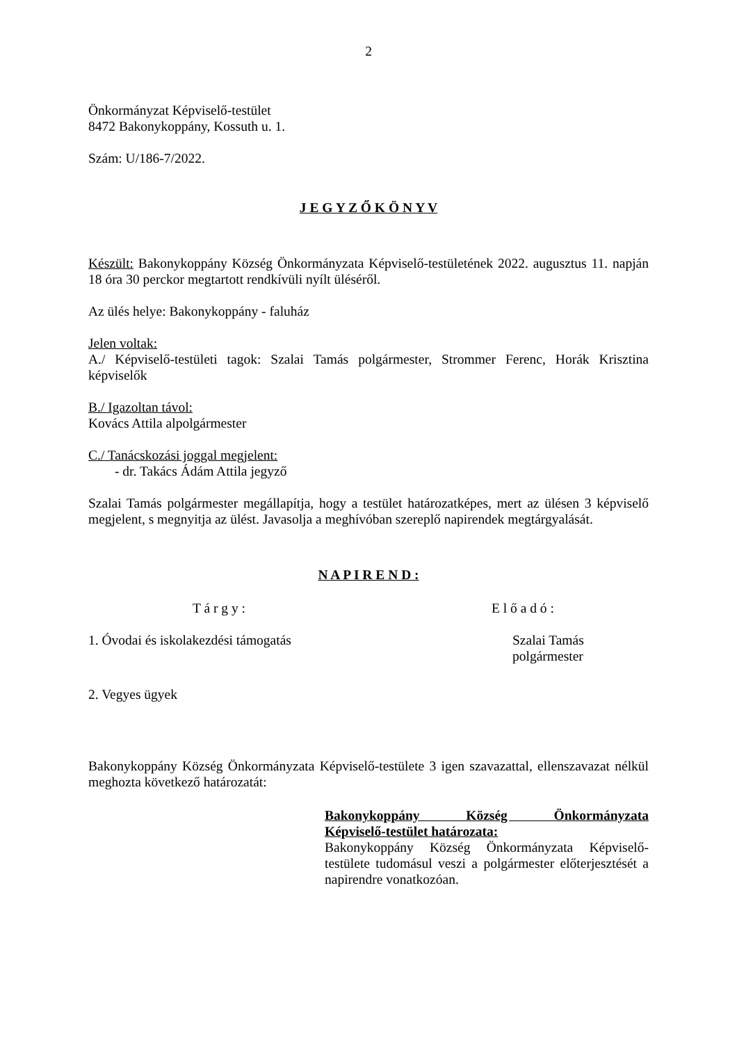2
Önkormányzat Képviselő-testület
8472 Bakonykoppány, Kossuth u. 1.
Szám: U/186-7/2022.
J E G Y Z Ő K Ö N Y V
Készült: Bakonykoppány Község Önkormányzata Képviselő-testületének 2022. augusztus 11. napján 18 óra 30 perckor megtartott rendkívüli nyílt üléséről.
Az ülés helye: Bakonykoppány - faluház
Jelen voltak:
A./ Képviselő-testületi tagok: Szalai Tamás polgármester, Strommer Ferenc, Horák Krisztina képviselők
B./ Igazoltan távol:
Kovács Attila alpolgármester
C./ Tanácskozási joggal megjelent:
- dr. Takács Ádám Attila jegyző
Szalai Tamás polgármester megállapítja, hogy a testület határozatképes, mert az ülésen 3 képviselő megjelent, s megnyitja az ülést. Javasolja a meghívóban szereplő napirendek megtárgyalását.
N A P I R E N D :
T á r g y : E l ő a d ó :
1. Óvodai és iskolakezdési támogatás Szalai Tamás
polgármester
2. Vegyes ügyek
Bakonykoppány Község Önkormányzata Képviselő-testülete 3 igen szavazattal, ellenszavazat nélkül meghozta következő határozatát:
Bakonykoppány Község Önkormányzata
Képviselő-testület határozata:
Bakonykoppány Község Önkormányzata Képviselő-testülete tudomásul veszi a polgármester előterjesztését a napirendre vonatkozóan.